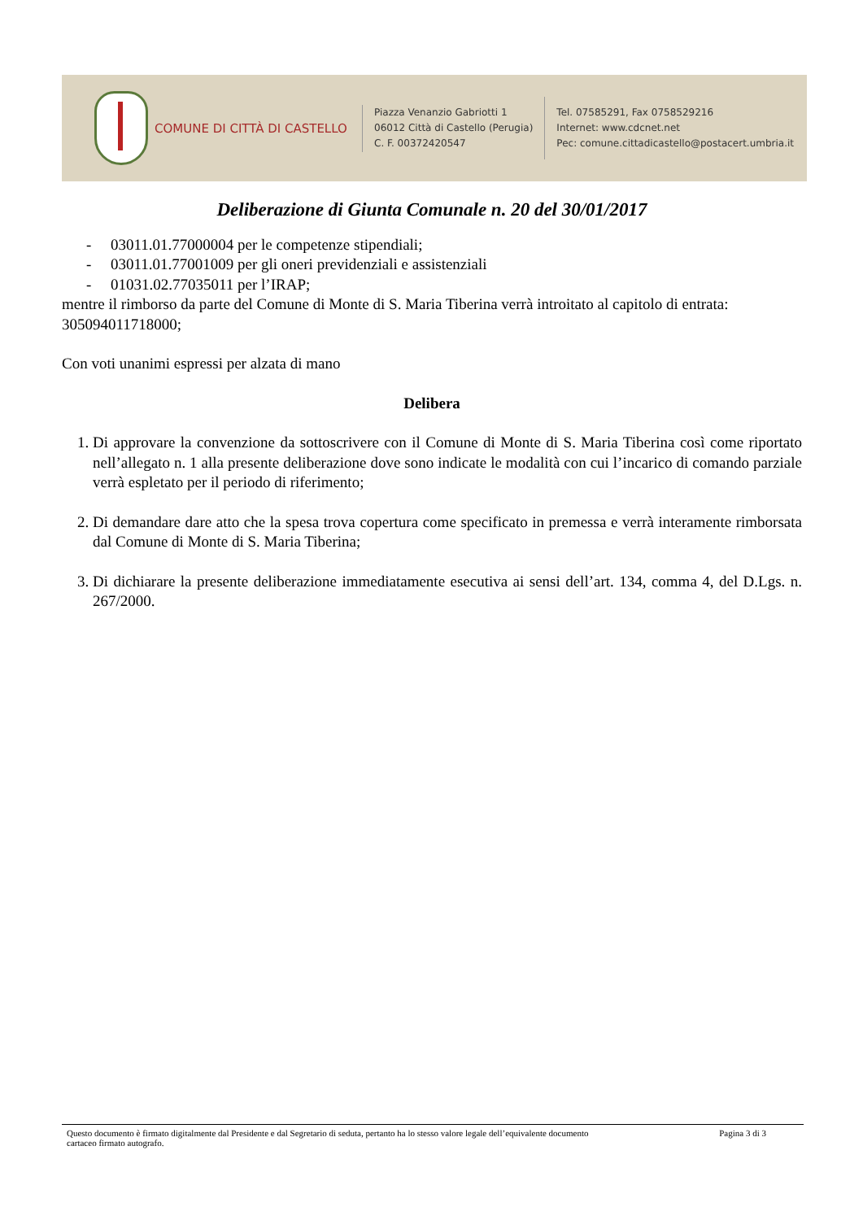COMUNE DI CITTÀ DI CASTELLO
Piazza Venanzio Gabriotti 1
06012 Città di Castello (Perugia)
C. F. 00372420547
Tel. 07585291, Fax 0758529216
Internet: www.cdcnet.net
Pec: comune.cittadicastello@postacert.umbria.it
Deliberazione di Giunta Comunale n. 20 del 30/01/2017
- 03011.01.77000004 per le competenze stipendiali;
- 03011.01.77001009 per gli oneri previdenziali e assistenziali
- 01031.02.77035011 per l’IRAP;
mentre il rimborso da parte del Comune di Monte di S. Maria Tiberina verrà introitato al capitolo di entrata: 305094011718000;
Con voti unanimi espressi per alzata di mano
Delibera
1. Di approvare la convenzione da sottoscrivere con il Comune di Monte di S. Maria Tiberina così come riportato nell’allegato n. 1 alla presente deliberazione dove sono indicate le modalità con cui l’incarico di comando parziale verrà espletato per il periodo di riferimento;
2. Di demandare dare atto che la spesa trova copertura come specificato in premessa e verrà interamente rimborsata dal Comune di Monte di S. Maria Tiberina;
3. Di dichiarare la presente deliberazione immediatamente esecutiva ai sensi dell’art. 134, comma 4, del D.Lgs. n. 267/2000.
Questo documento è firmato digitalmente dal Presidente e dal Segretario di seduta, pertanto ha lo stesso valore legale dell’equivalente documento cartaceo firmato autografo.
Pagina 3 di 3